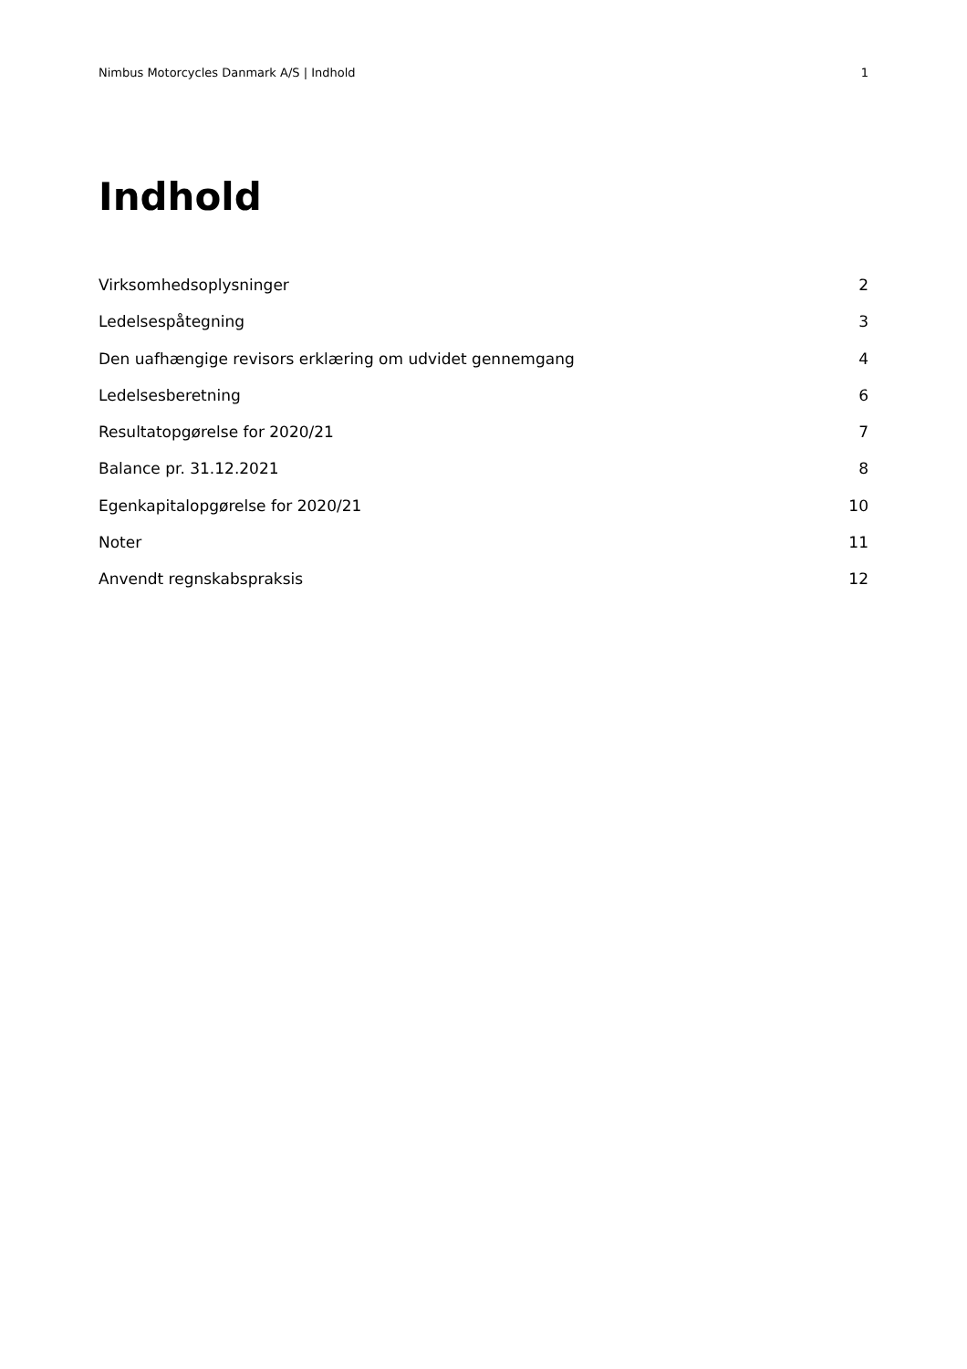Nimbus Motorcycles Danmark A/S | Indhold 1
Indhold
Virksomhedsoplysninger 2
Ledelsespåtegning 3
Den uafhængige revisors erklæring om udvidet gennemgang 4
Ledelsesberetning 6
Resultatopgørelse for 2020/21 7
Balance pr. 31.12.2021 8
Egenkapitalopgørelse for 2020/21 10
Noter 11
Anvendt regnskabspraksis 12